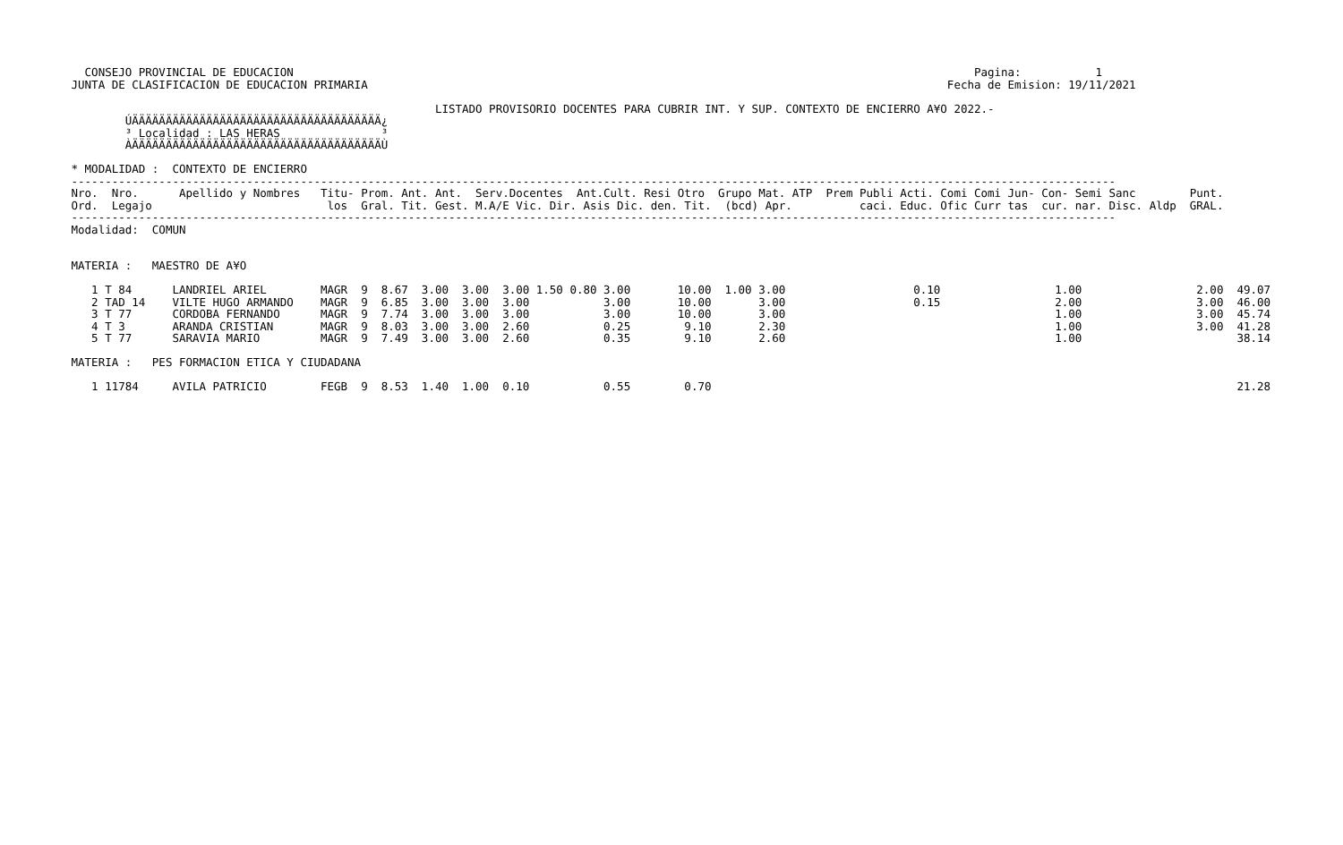CONSEJO PROVINCIAL DE EDUCACION                                                                                                     Pagina:           1
 JUNTA DE CLASIFICACION DE EDUCACION PRIMARIA                                                                                      Fecha de Emision: 19/11/2021

                                                       LISTADO PROVISORIO DOCENTES PARA CUBRIR INT. Y SUP. CONTEXTO DE ENCIERRO A¥O 2022.-
         ÚÄÄÄÄÄÄÄÄÄÄÄÄÄÄÄÄÄÄÄÄÄÄÄÄÄÄÄÄÄÄÄÄÄÄÄÄÄ¿
         ³ Localidad : LAS HERAS               ³
         ÀÄÄÄÄÄÄÄÄÄÄÄÄÄÄÄÄÄÄÄÄÄÄÄÄÄÄÄÄÄÄÄÄÄÄÄÄÄÙ

 * MODALIDAD :  CONTEXTO DE ENCIERRO
 -----------------------------------------------------------------------------------------------------------------------------------------------------------
 Nro.  Nro.      Apellido y Nombres   Titu- Prom. Ant. Ant.  Serv.Docentes  Ant.Cult. Resi Otro  Grupo Mat. ATP  Prem Publi Acti. Comi Comi Jun- Con- Semi Sanc        Punt.
 Ord.  Legajo                          los  Gral. Tit. Gest. M.A/E Vic. Dir. Asis Dic. den. Tit.  (bcd) Apr.          caci. Educ. Ofic Curr tas  cur. nar. Disc. Aldp  GRAL.
 -----------------------------------------------------------------------------------------------------------------------------------------------------------
 Modalidad:  COMUN


 MATERIA :   MAESTRO DE A¥O

    1 T 84      LANDRIEL ARIEL        MAGR  9  8.67  3.00  3.00  3.00 1.50 0.80 3.00       10.00  1.00 3.00                   0.10                 1.00                 2.00  49.07
    2 TAD 14    VILTE HUGO ARMANDO    MAGR  9  6.85  3.00  3.00  3.00           3.00       10.00       3.00                   0.15                 2.00                 3.00  46.00
    3 T 77      CORDOBA FERNANDO      MAGR  9  7.74  3.00  3.00  3.00           3.00       10.00       3.00                                        1.00                 3.00  45.74
    4 T 3       ARANDA CRISTIAN       MAGR  9  8.03  3.00  3.00  2.60           0.25        9.10       2.30                                        1.00                 3.00  41.28
    5 T 77      SARAVIA MARIO         MAGR  9  7.49  3.00  3.00  2.60           0.35        9.10       2.60                                        1.00                       38.14

 MATERIA :   PES FORMACION ETICA Y CIUDADANA

    1 11784     AVILA PATRICIO        FEGB  9  8.53  1.40  1.00  0.10           0.55        0.70                                                                              21.28